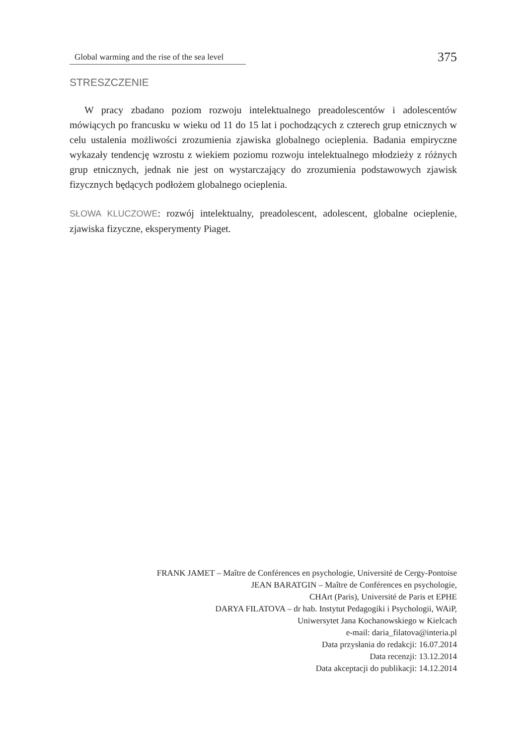Global warming and the rise of the sea level
375
STRESZCZENIE
W pracy zbadano poziom rozwoju intelektualnego preadolescentów i adolescentów mówiących po francusku w wieku od 11 do 15 lat i pochodzących z czterech grup etnicznych w celu ustalenia możliwości zrozumienia zjawiska globalnego ocieplenia. Badania empiryczne wykazały tendencję wzrostu z wiekiem poziomu rozwoju intelektualnego młodzieży z różnych grup etnicznych, jednak nie jest on wystarczający do zrozumienia podstawowych zjawisk fizycznych będących podłożem globalnego ocieplenia.
SŁOWA KLUCZOWE: rozwój intelektualny, preadolescent, adolescent, globalne ocieplenie, zjawiska fizyczne, eksperymenty Piaget.
FRANK JAMET – Maître de Conférences en psychologie, Université de Cergy-Pontoise
JEAN BARATGIN – Maître de Conférences en psychologie,
CHArt (Paris), Université de Paris et EPHE
DARYA FILATOVA – dr hab. Instytut Pedagogiki i Psychologii, WAiP,
Uniwersytet Jana Kochanowskiego w Kielcach
e-mail: daria_filatova@interia.pl
Data przysłania do redakcji: 16.07.2014
Data recenzji: 13.12.2014
Data akceptacji do publikacji: 14.12.2014